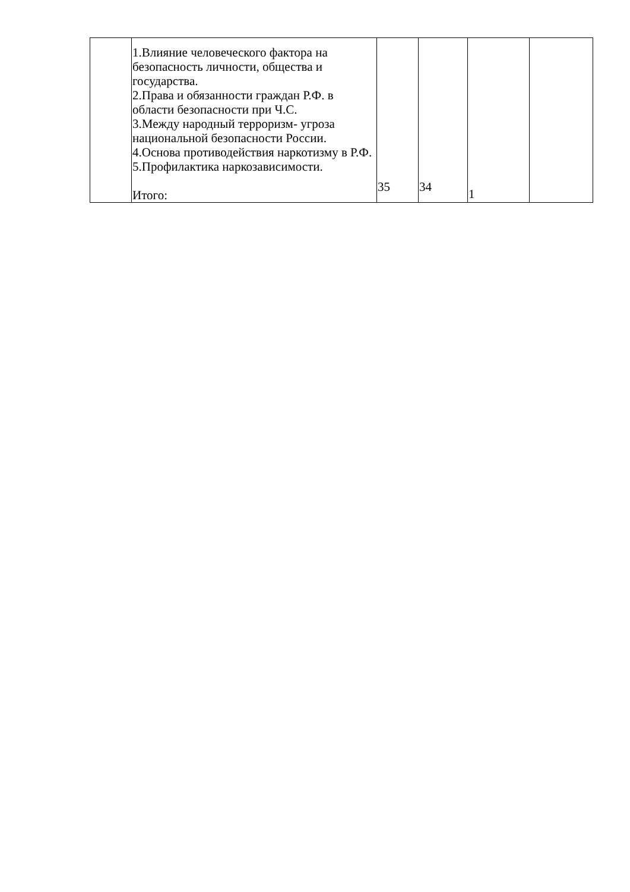| | 1.Влияние человеческого фактора на безопасность личности, общества и государства. 2.Права и обязанности граждан Р.Ф. в области безопасности при Ч.С. 3.Между народный терроризм- угроза национальной безопасности России. 4.Основа противодействия наркотизму в Р.Ф. 5.Профилактика наркозависимости. Итого: | 35 | 34 | 1 | |